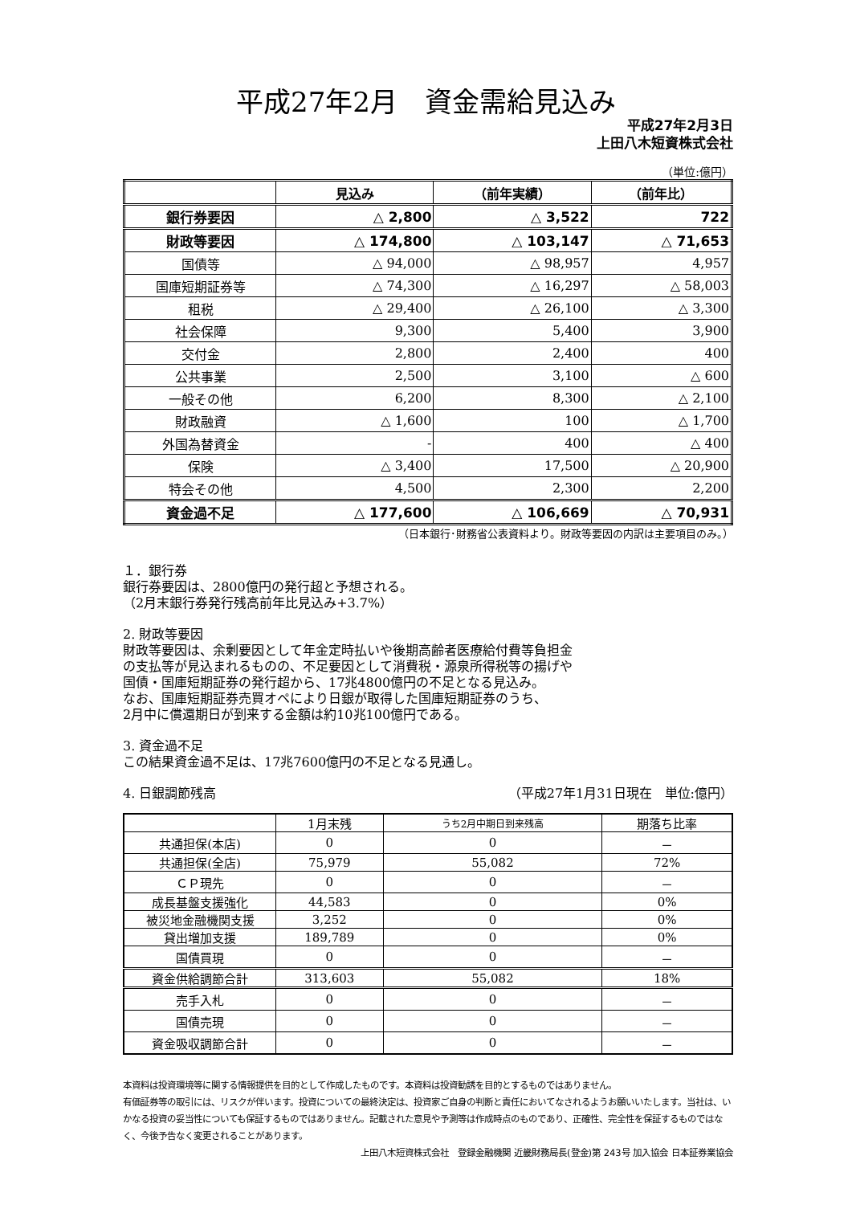平成27年2月　資金需給見込み
平成27年2月3日
上田八木短資株式会社
（単位:億円）
| | 見込み | （前年実績） | （前年比） |
| --- | --- | --- | --- |
| 銀行券要因 | △ 2,800 | △ 3,522 | 722 |
| 財政等要因 | △ 174,800 | △ 103,147 | △ 71,653 |
| 国債等 | △ 94,000 | △ 98,957 | 4,957 |
| 国庫短期証券等 | △ 74,300 | △ 16,297 | △ 58,003 |
| 租税 | △ 29,400 | △ 26,100 | △ 3,300 |
| 社会保障 | 9,300 | 5,400 | 3,900 |
| 交付金 | 2,800 | 2,400 | 400 |
| 公共事業 | 2,500 | 3,100 | △ 600 |
| 一般その他 | 6,200 | 8,300 | △ 2,100 |
| 財政融資 | △ 1,600 | 100 | △ 1,700 |
| 外国為替資金 | - | 400 | △ 400 |
| 保険 | △ 3,400 | 17,500 | △ 20,900 |
| 特会その他 | 4,500 | 2,300 | 2,200 |
| 資金過不足 | △ 177,600 | △ 106,669 | △ 70,931 |
（日本銀行･財務省公表資料より。財政等要因の内訳は主要項目のみ。）
１．銀行券
銀行券要因は、2800億円の発行超と予想される。
（2月末銀行券発行残高前年比見込み+3.7%）
2. 財政等要因
財政等要因は、余剰要因として年金定時払いや後期高齢者医療給付費等負担金
の支払等が見込まれるものの、不足要因として消費税・源泉所得税等の揚げや
国債・国庫短期証券の発行超から、17兆4800億円の不足となる見込み。
なお、国庫短期証券売買オペにより日銀が取得した国庫短期証券のうち、
2月中に償還期日が到来する金額は約10兆100億円である。
3. 資金過不足
この結果資金過不足は、17兆7600億円の不足となる見通し。
4. 日銀調節残高 （平成27年1月31日現在　単位:億円）
| | 1月末残 | うち2月中期日到来残高 | 期落ち比率 |
| 共通担保(本店) | 0 | 0 | － |
| 共通担保(全店) | 75,979 | 55,082 | 72% |
| ＣＰ現先 | 0 | 0 | － |
| 成長基盤支援強化 | 44,583 | 0 | 0% |
| 被災地金融機関支援 | 3,252 | 0 | 0% |
| 貸出増加支援 | 189,789 | 0 | 0% |
| 国債買現 | 0 | 0 | － |
| 資金供給調節合計 | 313,603 | 55,082 | 18% |
| 売手入札 | 0 | 0 | － |
| 国債売現 | 0 | 0 | － |
| 資金吸収調節合計 | 0 | 0 | － |
本資料は投資環境等に関する情報提供を目的として作成したものです。本資料は投資勧誘を目的とするものではありません。
有価証券等の取引には、リスクが伴います。投資についての最終決定は、投資家ご自身の判断と責任においてなされるようお願いいたします。当社は、いかなる投資の妥当性についても保証するものではありません。記載された意見や予測等は作成時点のものであり、正確性、完全性を保証するものではなく、今後予告なく変更されることがあります。
上田八木短資株式会社　登録金融機関 近畿財務局長(登金)第 243号 加入協会 日本証券業協会